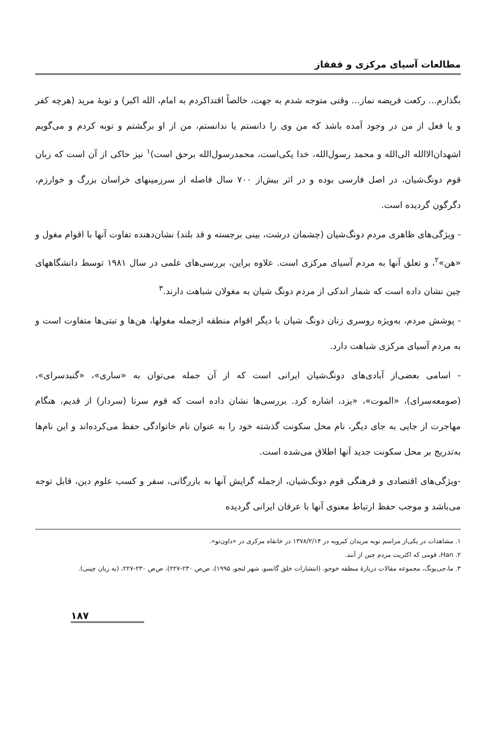مطالعات آسیای مرکزی و قفقاز
بگذارم... رکعت فریضه نماز... وقتی متوجه شدم به جهت، خالصاً اقتداکردم به امام، الله اکبر) و توبهٔ مرید (هرچه کفر و یا فعل از من در وجود آمده باشد که من وی را دانستم یا ندانستم، من از او برگشتم و توبه کردم و می‌گویم اشهدان‌الاالله الی‌الله و محمد رسول‌الله، خدا یکی‌است، محمدرسول‌الله برحق است)<sup>۱</sup> نیز حاکی از آن است که زبان قوم دونگ‌شیان، در اصل فارسی بوده و در اثر بیش‌از ۷۰۰ سال فاصله از سرزمینهای خراسان بزرگ و خوارزم، دگرگون گردیده است.
- ویژگی‌های ظاهری مردم دونگ‌شیان (چشمان درشت، بینی برجسته و قد بلند) نشان‌دهنده تفاوت آنها با اقوام مغول و «هن»<sup>۲</sup>، و تعلق آنها به مردم آسیای مرکزی است. علاوه براین، بررسی‌های علمی در سال ۱۹۸۱ توسط دانشگاههای چین نشان داده است که شمار اندکی از مردم دونگ شیان به مغولان شباهت دارند.<sup>۳</sup>
- پوشش مردم، به‌ویژه روسری زنان دونگ شیان با دیگر اقوام منطقه ازجمله مغولها، هن‌ها و تبتی‌ها متفاوت است و به مردم آسیای مرکزی شباهت دارد.
- اسامی بعضی‌از آبادی‌های دونگ‌شیان ایرانی است که از آن جمله می‌توان به «ساری»، «گنبدسرای»، (صومعه‌سرای)، «الموت»، «یزد، اشاره کرد. بررسی‌ها نشان داده است که قوم سرتا (سردار) از قدیم، هنگام مهاجرت از جایی به جای دیگر، نام محل سکونت گذشته خود را به عنوان نام خانوادگی حفظ می‌کرده‌اند و این نام‌ها به‌تدریج بر محل سکونت جدید آنها اطلاق می‌شده است.
-ویژگی‌های اقتصادی و فرهنگی قوم دونگ‌شیان، ازجمله گرایش آنها به بازرگانی، سفر و کسب علوم دین، قابل توجه می‌باشد و موجب حفظ ارتباط معنوی آنها با عرفان ایرانی گردیده
۱. مشاهدات در یکی‌از مراسم توبه مریدان کبرویه در ۱۳۷۸/۲/۱۴ در خانقاه مرکزی در «داون‌تو».
۲. Han، قومی که اکثریت مردم چین از آنند.
۳. ما،جی‌یونگ، مجموعه مقالات دربارهٔ منطقه خوجو، (انتشارات خلق گانسو، شهر لنجو، ۱۹۹۵)، ص‌ص ۲۳۰-۲۲۷)، ص‌ص ۲۳۰-۲۲۷، (به زبان چینی).
۱۸۷